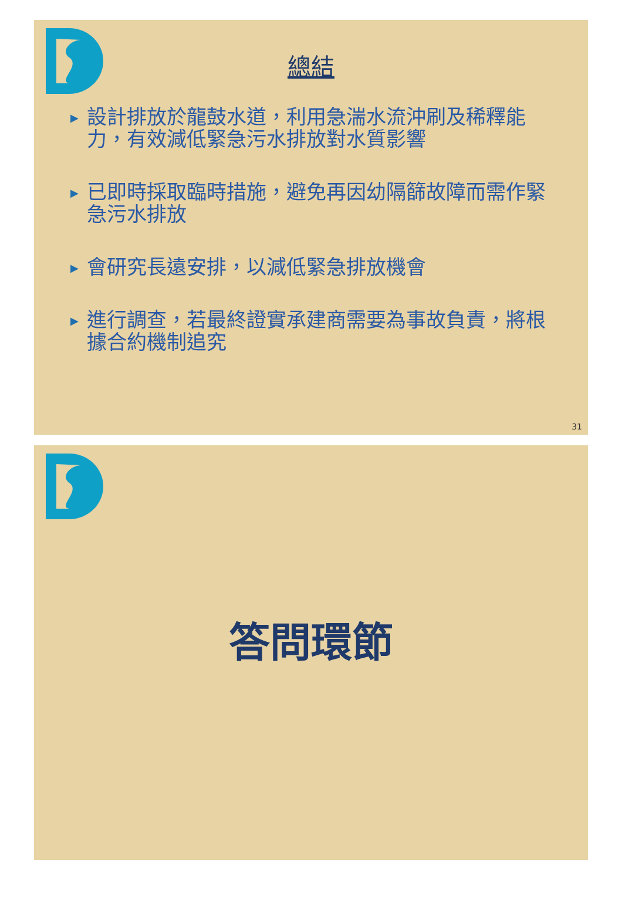總結
▶ 設計排放於龍鼓水道，利用急湍水流沖刷及稀釋能力，有效減低緊急污水排放對水質影響
▶ 已即時採取臨時措施，避免再因幼隔篩故障而需作緊急污水排放
▶ 會研究長遠安排，以減低緊急排放機會
▶ 進行調查，若最終證實承建商需要為事故負責，將根據合約機制追究
31
答問環節